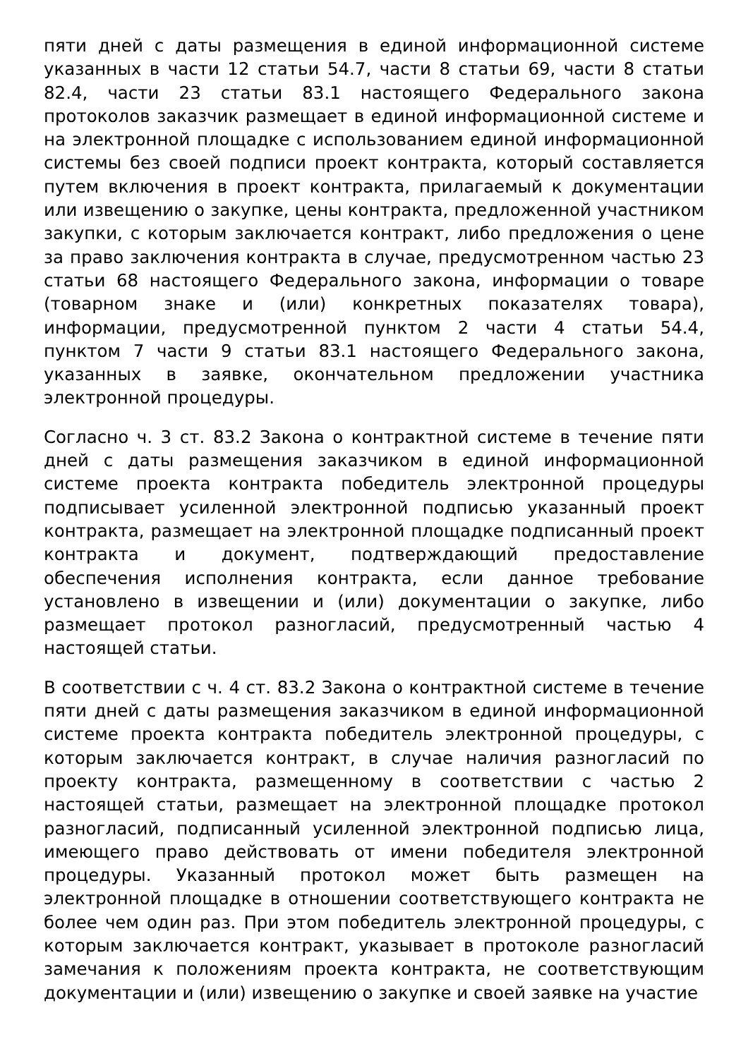пяти дней с даты размещения в единой информационной системе указанных в части 12 статьи 54.7, части 8 статьи 69, части 8 статьи 82.4, части 23 статьи 83.1 настоящего Федерального закона протоколов заказчик размещает в единой информационной системе и на электронной площадке с использованием единой информационной системы без своей подписи проект контракта, который составляется путем включения в проект контракта, прилагаемый к документации или извещению о закупке, цены контракта, предложенной участником закупки, с которым заключается контракт, либо предложения о цене за право заключения контракта в случае, предусмотренном частью 23 статьи 68 настоящего Федерального закона, информации о товаре (товарном знаке и (или) конкретных показателях товара), информации, предусмотренной пунктом 2 части 4 статьи 54.4, пунктом 7 части 9 статьи 83.1 настоящего Федерального закона, указанных в заявке, окончательном предложении участника электронной процедуры.
Согласно ч. 3 ст. 83.2 Закона о контрактной системе в течение пяти дней с даты размещения заказчиком в единой информационной системе проекта контракта победитель электронной процедуры подписывает усиленной электронной подписью указанный проект контракта, размещает на электронной площадке подписанный проект контракта и документ, подтверждающий предоставление обеспечения исполнения контракта, если данное требование установлено в извещении и (или) документации о закупке, либо размещает протокол разногласий, предусмотренный частью 4 настоящей статьи.
В соответствии с ч. 4 ст. 83.2 Закона о контрактной системе в течение пяти дней с даты размещения заказчиком в единой информационной системе проекта контракта победитель электронной процедуры, с которым заключается контракт, в случае наличия разногласий по проекту контракта, размещенному в соответствии с частью 2 настоящей статьи, размещает на электронной площадке протокол разногласий, подписанный усиленной электронной подписью лица, имеющего право действовать от имени победителя электронной процедуры. Указанный протокол может быть размещен на электронной площадке в отношении соответствующего контракта не более чем один раз. При этом победитель электронной процедуры, с которым заключается контракт, указывает в протоколе разногласий замечания к положениям проекта контракта, не соответствующим документации и (или) извещению о закупке и своей заявке на участие